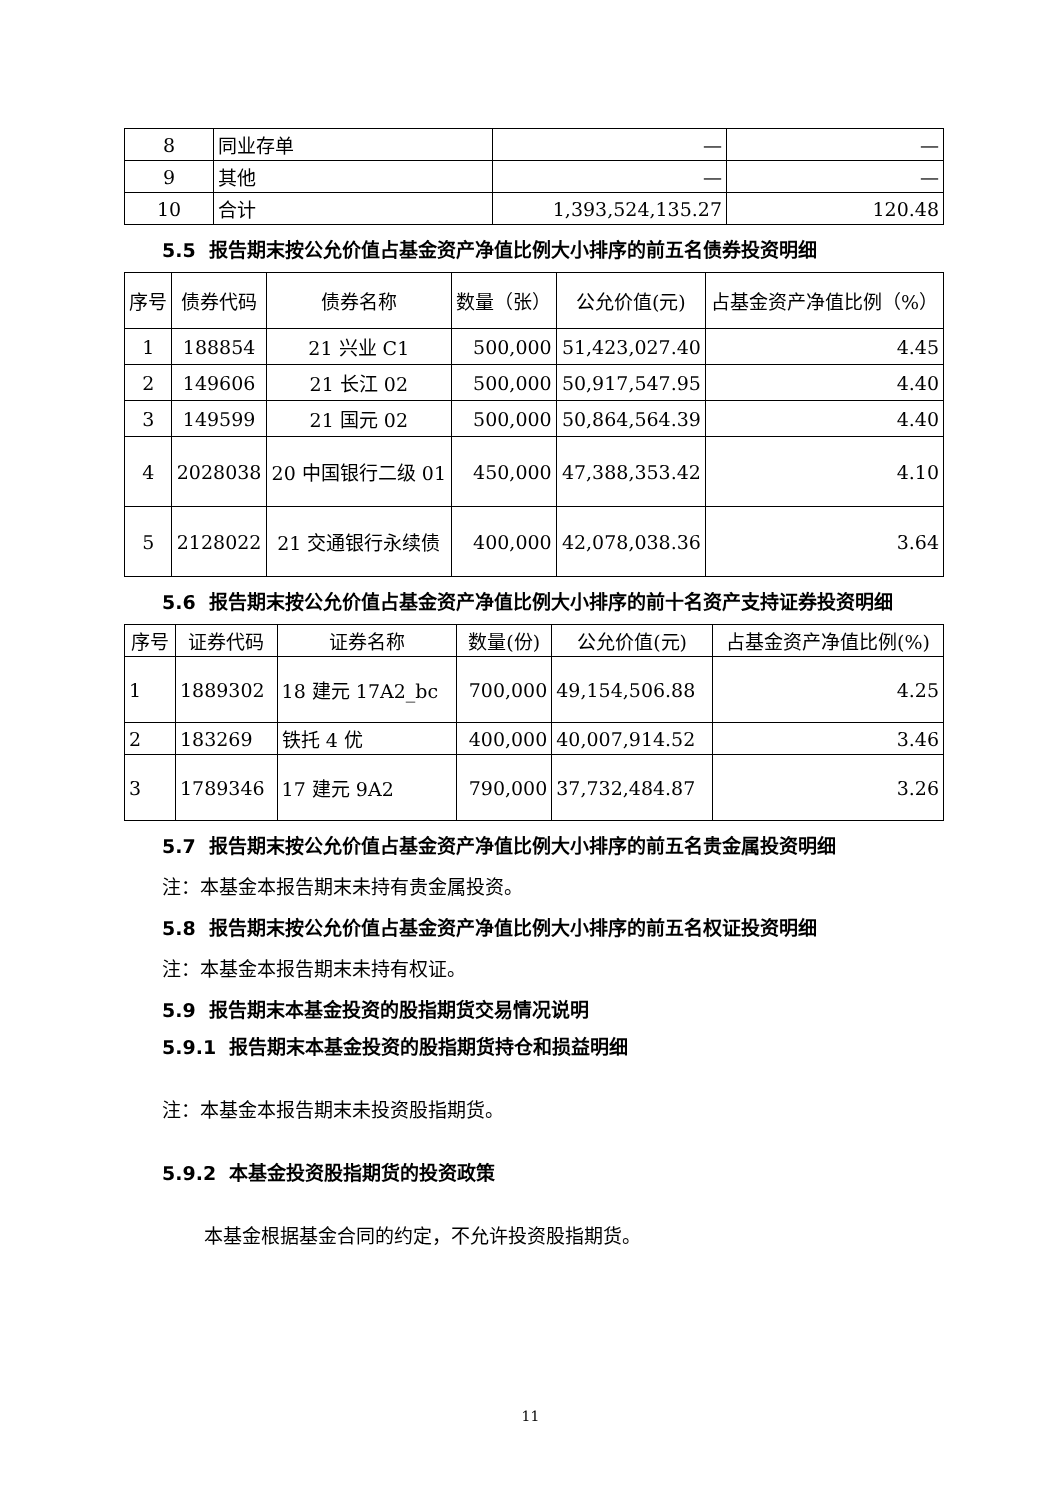| 8 | 同业存单 | — | — |
| 9 | 其他 | — | — |
| 10 | 合计 | 1,393,524,135.27 | 120.48 |
5.5 报告期末按公允价值占基金资产净值比例大小排序的前五名债券投资明细
| 序号 | 债券代码 | 债券名称 | 数量（张） | 公允价值(元) | 占基金资产净值比例（%） |
| --- | --- | --- | --- | --- | --- |
| 1 | 188854 | 21 兴业 C1 | 500,000 | 51,423,027.40 | 4.45 |
| 2 | 149606 | 21 长江 02 | 500,000 | 50,917,547.95 | 4.40 |
| 3 | 149599 | 21 国元 02 | 500,000 | 50,864,564.39 | 4.40 |
| 4 | 2028038 | 20 中国银行二级 01 | 450,000 | 47,388,353.42 | 4.10 |
| 5 | 2128022 | 21 交通银行永续债 | 400,000 | 42,078,038.36 | 3.64 |
5.6 报告期末按公允价值占基金资产净值比例大小排序的前十名资产支持证券投资明细
| 序号 | 证券代码 | 证券名称 | 数量(份) | 公允价值(元) | 占基金资产净值比例(%) |
| --- | --- | --- | --- | --- | --- |
| 1 | 1889302 | 18 建元 17A2_bc | 700,000 | 49,154,506.88 | 4.25 |
| 2 | 183269 | 铁托 4 优 | 400,000 | 40,007,914.52 | 3.46 |
| 3 | 1789346 | 17 建元 9A2 | 790,000 | 37,732,484.87 | 3.26 |
5.7 报告期末按公允价值占基金资产净值比例大小排序的前五名贵金属投资明细
注：本基金本报告期末未持有贵金属投资。
5.8 报告期末按公允价值占基金资产净值比例大小排序的前五名权证投资明细
注：本基金本报告期末未持有权证。
5.9 报告期末本基金投资的股指期货交易情况说明
5.9.1 报告期末本基金投资的股指期货持仓和损益明细
注：本基金本报告期末未投资股指期货。
5.9.2 本基金投资股指期货的投资政策
本基金根据基金合同的约定，不允许投资股指期货。
11